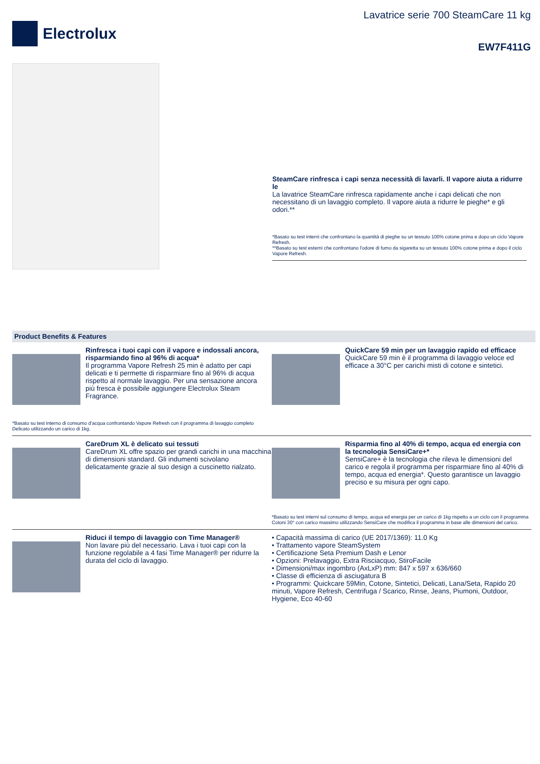Electrolux
Lavatrice serie 700 SteamCare 11 kg
EW7F411G
SteamCare rinfresca i capi senza necessità di lavarli. Il vapore aiuta a ridurre le
La lavatrice SteamCare rinfresca rapidamente anche i capi delicati che non necessitano di un lavaggio completo. Il vapore aiuta a ridurre le pieghe* e gli odori.**
*Basato su test interni che confrontano la quantità di pieghe su un tessuto 100% cotone prima e dopo un ciclo Vapore Refresh.
**Basato su test esterni che confrontano l'odore di fumo da sigaretta su un tessuto 100% cotone prima e dopo il ciclo Vapore Refresh.
Product Benefits & Features
Rinfresca i tuoi capi con il vapore e indossali ancora, risparmiando fino al 96% di acqua*
Il programma Vapore Refresh 25 min è adatto per capi delicati e ti permette di risparmiare fino al 96% di acqua rispetto al normale lavaggio. Per una sensazione ancora più fresca è possibile aggiungere Electrolux Steam Fragrance.
*Basato su test interno di consumo d’acqua confrontando Vapore Refresh con il programma di lavaggio completo Delicato utilizzando un carico di 1kg.
QuickCare 59 min per un lavaggio rapido ed efficace
QuickCare 59 min è il programma di lavaggio veloce ed efficace a 30°C per carichi misti di cotone e sintetici.
CareDrum XL è delicato sui tessuti
CareDrum XL offre spazio per grandi carichi in una macchina di dimensioni standard. Gli indumenti scivolano delicatamente grazie al suo design a cuscinetto rialzato.
Risparmia fino al 40% di tempo, acqua ed energia con la tecnologia SensiCare+*
SensiCare+ è la tecnologia che rileva le dimensioni del carico e regola il programma per risparmiare fino al 40% di tempo, acqua ed energia*. Questo garantisce un lavaggio preciso e su misura per ogni capo.
*Basato su test interni sul consumo di tempo, acqua ed energia per un carico di 1kg rispetto a un ciclo con il programma Cotoni 30° con carico massimo utilizzando SensiCare che modifica il programma in base alle dimensioni del carico.
Riduci il tempo di lavaggio con Time Manager®
Non lavare più del necessario. Lava i tuoi capi con la funzione regolabile a 4 fasi Time Manager® per ridurre la durata del ciclo di lavaggio.
• Capacità massima di carico (UE 2017/1369): 11.0 Kg
• Trattamento vapore SteamSystem
• Certificazione Seta Premium Dash e Lenor
• Opzioni: Prelavaggio, Extra Risciacquo, StiroFacile
• Dimensioni/max ingombro (AxLxP) mm: 847 x 597 x 636/660
• Classe di efficienza di asciugatura B
• Programmi: Quickcare 59Min, Cotone, Sintetici, Delicati, Lana/Seta, Rapido 20 minuti, Vapore Refresh, Centrifuga / Scarico, Rinse, Jeans, Piumoni, Outdoor, Hygiene, Eco 40-60